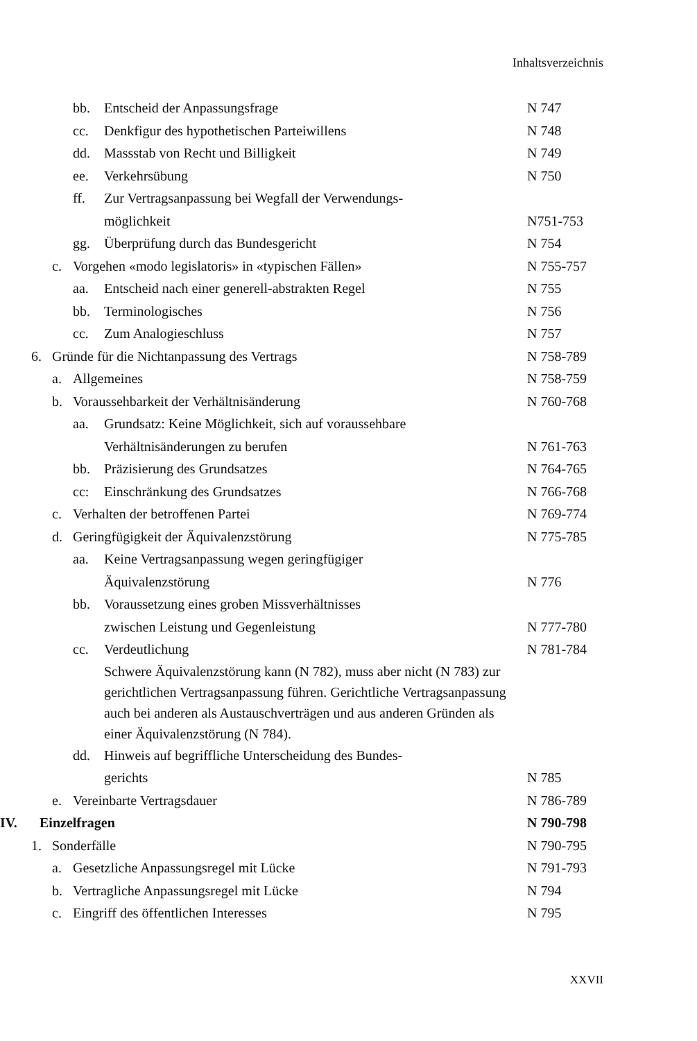Inhaltsverzeichnis
bb. Entscheid der Anpassungsfrage
N 747
cc. Denkfigur des hypothetischen Parteiwillens
N 748
dd. Massstab von Recht und Billigkeit
N 749
ee. Verkehrsübung N 750
ff. Zur Vertragsanpassung bei Wegfall der Verwendungs-
möglichkeit
N751-753
gg. Überprüfung durch das Bundesgericht
N 754
c. Vorgehen «modo legislatoris» in «typischen Fällen»
N 755-757
aa. Entscheid nach einer generell-abstrakten Regel
N 755
bb. Terminologisches N 756
cc. Zum Analogieschluss N 757
6. Gründe für die Nichtanpassung des Vertrags
N 758-789
a. Allgemeines N 758-759
b. Voraussehbarkeit der Verhältnisänderung
N 760-768
aa. Grundsatz: Keine Möglichkeit, sich auf voraussehbare
Verhältnisänderungen zu berufen
N 761-763
bb. Präzisierung des Grundsatzes
N 764-765
cc: Einschränkung des Grundsatzes
N 766-768
c. Verhalten der betroffenen Partei
N 769-774
d. Geringfügigkeit der Äquivalenzstörung
N 775-785
aa. Keine Vertragsanpassung wegen geringfügiger
Äquivalenzstörung
N 776
bb. Voraussetzung eines groben Missverhältnisses
zwischen Leistung und Gegenleistung
N 777-780
cc. Verdeutlichung N 781-784
Schwere Äquivalenzstörung kann (N 782), muss aber nicht (N 783) zur gerichtlichen Vertragsanpassung führen. Gerichtliche Vertragsanpassung auch bei anderen als Austauschverträgen und aus anderen Gründen als einer Äquivalenzstörung (N 784).
dd. Hinweis auf begriffliche Unterscheidung des Bundes-
gerichts
N 785
e. Vereinbarte Vertragsdauer N 786-789
IV. Einzelfragen N 790-798
1. Sonderfälle N 790-795
a. Gesetzliche Anpassungsregel mit Lücke
N 791-793
b. Vertragliche Anpassungsregel mit Lücke
N 794
c. Eingriff des öffentlichen Interesses
N 795
XXVII